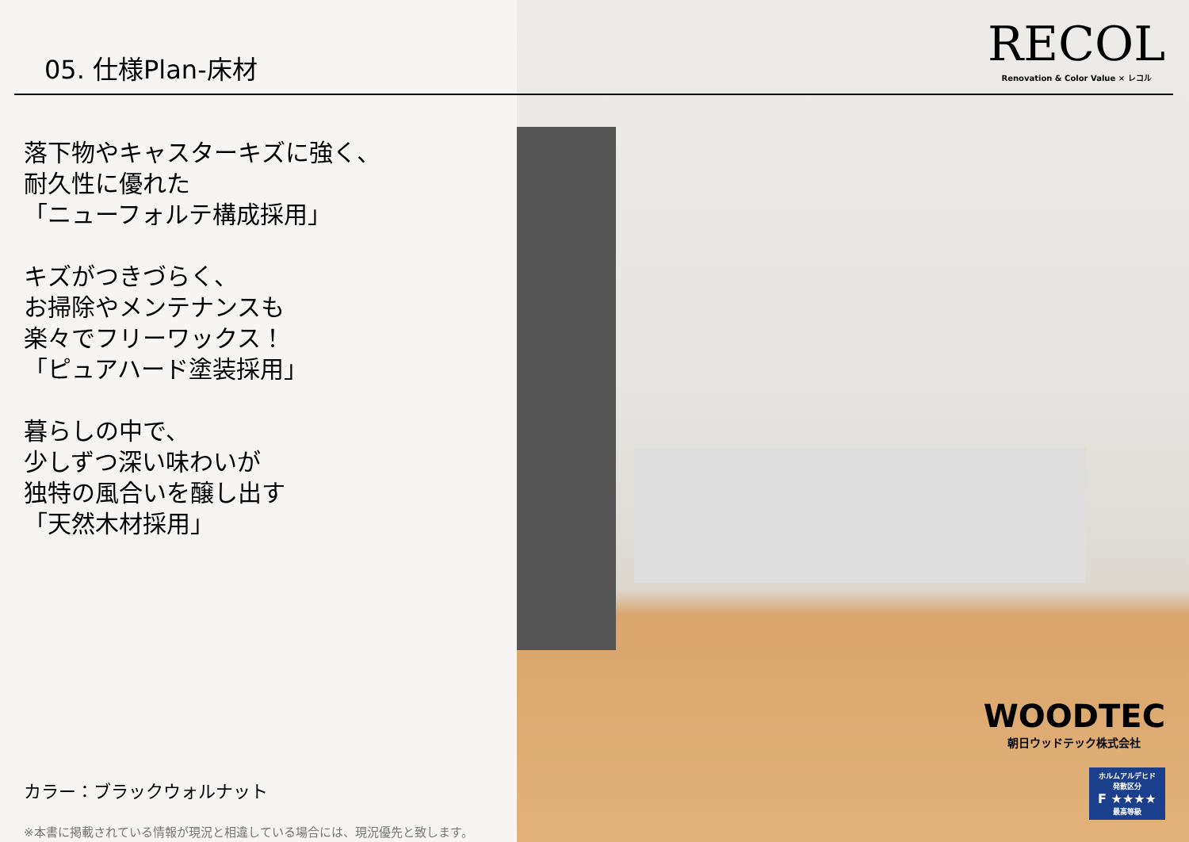05. 仕様Plan-床材
落下物やキャスターキズに強く、
耐久性に優れた
「ニューフォルテ構成採用」
キズがつきづらく、
お掃除やメンテナンスも
楽々でフリーワックス！
「ピュアハード塗装採用」
暮らしの中で、
少しずつ深い味わいが
独特の風合いを醸し出す
「天然木材採用」
カラー：ブラックウォルナット
※本書に掲載されている情報が現況と相違している場合には、現況優先と致します。
RECOL
Renovation & Color Value × レコル
WOODTEC
朝日ウッドテック株式会社
ホルムアルデヒド
発散区分
F ★★★★
最高等級